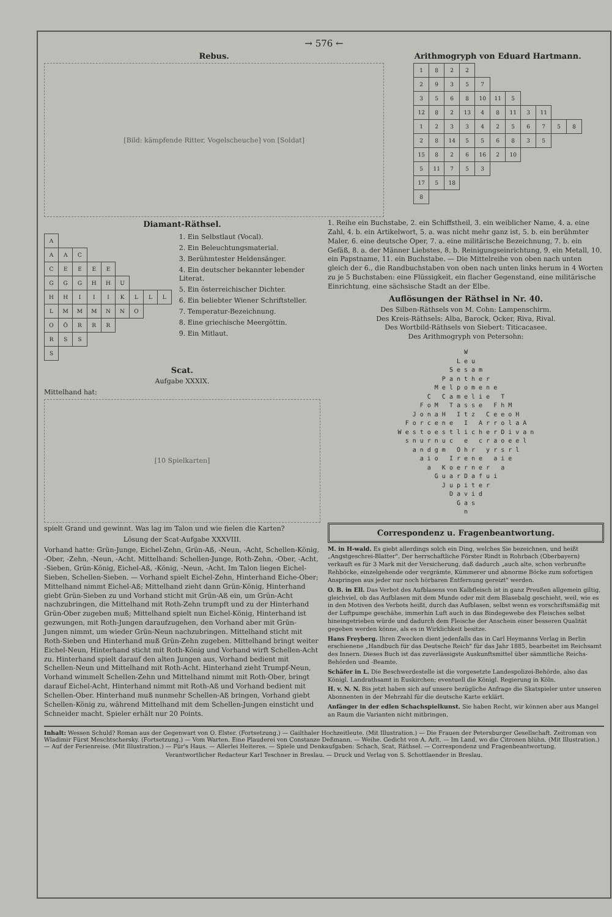→ 576 ←
Rebus.
[Bild: kämpfende Ritter, Vogelscheuche] von [Soldat]
Arithmogryph von Eduard Hartmann.
| 1 | 8 | 2 | 2 | | | | | | | |
| 2 | 9 | 3 | 5 | 7 | | | | | | |
| 3 | 5 | 6 | 8 | 10 | 11 | 5 | | | | |
| 12 | 8 | 2 | 13 | 4 | 8 | 11 | 3 | 11 | | |
| 1 | 2 | 3 | 3 | 4 | 2 | 5 | 6 | 7 | 5 | 8 |
| 2 | 8 | 14 | 5 | 5 | 6 | 8 | 3 | 5 | | |
| 15 | 8 | 2 | 6 | 16 | 2 | 10 | | | | |
| 5 | 11 | 7 | 5 | 3 | | | | | | |
| 17 | 5 | 18 | | | | | | | | |
| 8 | | | | | | | | | | |
Diamant-Räthsel.
| A | | | | | | | | |
| A | A | C | | | | | | |
| C | E | E | E | E | | | | |
| G | G | G | H | H | U | | | |
| H | H | I | I | I | K | L | L | L |
| L | M | M | M | N | N | O | | |
| O | Ö | R | R | R | | | | |
| R | S | S | | | | | | |
| S | | | | | | | | |
1. Ein Selbstlaut (Vocal).
2. Ein Beleuchtungsmaterial.
3. Berühmtester Heldensänger.
4. Ein deutscher bekannter lebender Literat.
5. Ein österreichischer Dichter.
6. Ein beliebter Wiener Schriftsteller.
7. Temperatur-Bezeichnung.
8. Eine griechische Meergöttin.
9. Ein Mitlaut.
Scat.
Aufgabe XXXIX.
Mittelhand hat:
[10 Spielkarten]
spielt Grand und gewinnt. Was lag im Talon und wie fielen die Karten?
Lösung der Scat-Aufgabe XXXVIII.
Vorhand hatte: Grün-Junge, Eichel-Zehn, Grün-Aß, -Neun, -Acht, Schellen-König, -Ober, -Zehn, -Neun, -Acht. Mittelhand: Schellen-Junge, Roth-Zehn, -Ober, -Acht, -Sieben, Grün-König, Eichel-Aß, -König, -Neun, -Acht. Im Talon liegen Eichel-Sieben, Schellen-Sieben. — Vorhand spielt Eichel-Zehn, Hinterhand Eiche-Ober; Mittelhand nimmt Eichel-Aß; Mittelhand zieht dann Grün-König, Hinterhand giebt Grün-Sieben zu und Vorhand sticht mit Grün-Aß ein, um Grün-Acht nachzubringen, die Mittelhand mit Roth-Zehn trumpft und zu der Hinterhand Grün-Ober zugeben muß; Mittelhand spielt nun Eichel-König, Hinterhand ist gezwungen, mit Roth-Jungen daraufzugehen, den Vorhand aber mit Grün-Jungen nimmt, um wieder Grün-Neun nachzubringen. Mittelhand sticht mit Roth-Sieben und Hinterhand muß Grün-Zehn zugeben. Mittelhand bringt weiter Eichel-Neun, Hinterhand sticht mit Roth-König und Vorhand wirft Schellen-Acht zu. Hinterhand spielt darauf den alten Jungen aus, Vorhand bedient mit Schellen-Neun und Mittelhand mit Roth-Acht. Hinterhand zieht Trumpf-Neun, Vorhand wimmelt Schellen-Zehn und Mittelhand nimmt mit Roth-Ober, bringt darauf Eichel-Acht, Hinterhand nimmt mit Roth-Aß und Vorhand bedient mit Schellen-Ober. Hinterhand muß nunmehr Schellen-Aß bringen, Vorhand giebt Schellen-König zu, während Mittelhand mit dem Schellen-Jungen einsticht und Schneider macht. Spieler erhält nur 20 Points.
1. Reihe ein Buchstabe, 2. ein Schiffstheil, 3. ein weiblicher Name, 4. a. eine Zahl, 4. b. ein Artikelwort, 5. a. was nicht mehr ganz ist, 5. b. ein berühmter Maler, 6. eine deutsche Oper, 7. a. eine militärische Bezeichnung, 7. b. ein Gefäß, 8. a. der Männer Liebstes, 8. b. Reinigungseinrichtung, 9. ein Metall, 10. ein Papstname, 11. ein Buchstabe. — Die Mittelreihe von oben nach unten gleich der 6., die Randbuchstaben von oben nach unten links herum in 4 Worten zu je 5 Buchstaben: eine Flüssigkeit, ein flacher Gegenstand, eine militärische Einrichtung, eine sächsische Stadt an der Elbe.
Auflösungen der Räthsel in Nr. 40.
Des Silben-Räthsels von M. Cohn: Lampenschirm.
Des Kreis-Räthsels: Alba, Barock, Ocker, Riva, Rival.
Des Wortbild-Räthsels von Siebert: Titicacasee.
Des Arithmogryph von Petersohn:
W
L e u
S e s a m
P a n t h e r
M e l p o m e n e
C   C a m e l i e   T
F o M   T a s s e   F h M
J o n a H   I t z   C e e o H
F o r c e n e   I   A r r o l a A
W e s t o e s t l i c h e r D i v a n
s n u r n u c   e   c r a o e e l
a n d g m   O h r   y r s r l
a i o   I r e n e   a i e
a   K o e r n e r   a
G u a r D a f u i
J u p i t e r
D a v i d
G a s
n
Correspondenz u. Fragenbeantwortung.
M. in H-wald. Es giebt allerdings solch ein Ding, welches Sie bezeichnen, und heißt „Angstgeschrei-Blatter". Der herrschaftliche Förster Rindt in Rohrbach (Oberbayern) verkauft es für 3 Mark mit der Versicherung, daß dadurch „auch alte, schon verbrunfte Rehböcke, einzelgehende oder vergrämte, Kümmerer und abnorme Böcke zum sofortigen Anspringen aus jeder nur noch hörbaren Entfernung gereizt" werden.
O. B. in Ell. Das Verbot des Aufblasens von Kalbfleisch ist in ganz Preußen allgemein giltig, gleichviel, ob das Aufblasen mit dem Munde oder mit dem Blasebalg geschieht, weil, wie es in den Motiven des Verbots heißt, durch das Aufblasen, selbst wenn es vorschriftsmäßig mit der Luftpumpe geschähe, immerhin Luft auch in das Bindegewebe des Fleisches selbst hineingetrieben würde und dadurch dem Fleische der Anschein einer besseren Qualität gegeben werden könne, als es in Wirklichkeit besitze.
Hans Freyberg. Ihren Zwecken dient jedenfalls das in Carl Heymanns Verlag in Berlin erschienene „Handbuch für das Deutsche Reich" für das Jahr 1885, bearbeitet im Reichsamt des Innern. Dieses Buch ist das zuverlässigste Auskunftsmittel über sämmtliche Reichs-Behörden und -Beamte.
Schäfer in L. Die Beschwerdestelle ist die vorgesetzte Landespolizei-Behörde, also das Königl. Landrathsamt in Euskirchen; eventuell die Königl. Regierung in Köln.
H. v. N. N. Bis jetzt haben sich auf unsere bezügliche Anfrage die Skatspieler unter unseren Abonnenten in der Mehrzahl für die deutsche Karte erklärt.
Anfänger in der edlen Schachspielkunst. Sie haben Recht, wir können aber aus Mangel an Raum die Varianten nicht mitbringen.
Inhalt: Wessen Schuld? Roman aus der Gegenwart von O. Elster. (Fortsetzung.) — Gailthaler Hochzeitleute. (Mit Illustration.) — Die Frauen der Petersburger Gesellschaft. Zeitroman von Wladimir Fürst Meschtschersky. (Fortsetzung.) — Vom Warten. Eine Plauderei von Constanze Deßmann. — Weihe. Gedicht von A. Arlt. — Im Land, wo die Citronen blühn. (Mit Illustration.) — Auf der Ferienreise. (Mit Illustration.) — Für's Haus. — Allerlei Heiteres. — Spiele und Denkaufgaben: Schach, Scat, Räthsel. — Correspondenz und Fragenbeantwortung.
Verantwortlicher Redacteur Karl Teschner in Breslau. — Druck und Verlag von S. Schottlaender in Breslau.